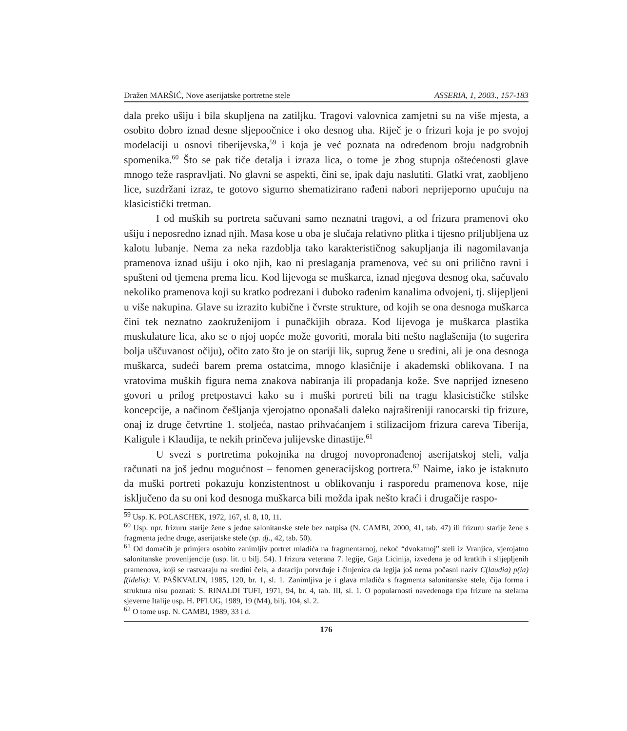Dražen MARŠIĆ, Nove aserijatske portretne stele ASSERIA, 1, 2003., 157-183
dala preko ušiju i bila skupljena na zatiljku. Tragovi valovnica zamjetni su na više mjesta, a osobito dobro iznad desne sljepoočnice i oko desnog uha. Riječ je o frizuri koja je po svojoj modelaciji u osnovi tiberijevska,<sup>59</sup> i koja je već poznata na određenom broju nadgrobnih spomenika.<sup>60</sup> Što se pak tiče detalja i izraza lica, o tome je zbog stupnja oštećenosti glave mnogo teže raspravljati. No glavni se aspekti, čini se, ipak daju naslutiti. Glatki vrat, zaobljeno lice, suzdržani izraz, te gotovo sigurno shematizirano rađeni nabori neprijeporno upućuju na klasicistički tretman.
I od muških su portreta sačuvani samo neznatni tragovi, a od frizura pramenovi oko ušiju i neposredno iznad njih. Masa kose u oba je slučaja relativno plitka i tijesno priljubljena uz kalotu lubanje. Nema za neka razdoblja tako karakterističnog sakupljanja ili nagomilavanja pramenova iznad ušiju i oko njih, kao ni preslaganja pramenova, već su oni prilično ravni i spušteni od tjemena prema licu. Kod lijevoga se muškarca, iznad njegova desnog oka, sačuvalo nekoliko pramenova koji su kratko podrezani i duboko rađenim kanalima odvojeni, tj. slijepljeni u više nakupina. Glave su izrazito kubične i čvrste strukture, od kojih se ona desnoga muškarca čini tek neznatno zaokruženijom i punačkijih obraza. Kod lijevoga je muškarca plastika muskulature lica, ako se o njoj uopće može govoriti, morala biti nešto naglašenija (to sugerira bolja uščuvanost očiju), očito zato što je on stariji lik, suprug žene u sredini, ali je ona desnoga muškarca, sudeći barem prema ostatcima, mnogo klasičnije i akademski oblikovana. I na vratovima muških figura nema znakova nabiranja ili propadanja kože. Sve naprijed izneseno govori u prilog pretpostavci kako su i muški portreti bili na tragu klasicističke stilske koncepcije, a načinom češljanja vjerojatno oponašali daleko najrašireniji ranocarski tip frizure, onaj iz druge četvrtine 1. stoljeća, nastao prihvaćanjem i stilizacijom frizura careva Tiberija, Kaligule i Klaudija, te nekih prinčeva julijevske dinastije.<sup>61</sup>
U svezi s portretima pokojnika na drugoj novopronađenoj aserijatskoj steli, valja računati na još jednu mogućnost – fenomen generacijskog portreta.<sup>62</sup> Naime, iako je istaknuto da muški portreti pokazuju konzistentnost u oblikovanju i rasporedu pramenova kose, nije isključeno da su oni kod desnoga muškarca bili možda ipak nešto kraći i drugačije raspo-
<sup>59</sup> Usp. K. POLASCHEK, 1972, 167, sl. 8, 10, 11.
<sup>60</sup> Usp. npr. frizuru starije žene s jedne salonitanske stele bez natpisa (N. CAMBI, 2000, 41, tab. 47) ili frizuru starije žene s fragmenta jedne druge, aserijatske stele (sp. dj., 42, tab. 50).
<sup>61</sup> Od domaćih je primjera osobito zanimljiv portret mladića na fragmentarnoj, nekoć “dvokatnoj” steli iz Vranjica, vjerojatno salonitanske provenijencije (usp. lit. u bilj. 54). I frizura veterana 7. legije, Gaja Licinija, izvedena je od kratkih i slijepljenih pramenova, koji se rastvaraju na sredini čela, a dataciju potvrđuje i činjenica da legija još nema počasni naziv C(laudia) p(ia) f(idelis): V. PAŠKVALIN, 1985, 120, br. 1, sl. 1. Zanimljiva je i glava mladića s fragmenta salonitanske stele, čija forma i struktura nisu poznati: S. RINALDI TUFI, 1971, 94, br. 4, tab. III, sl. 1. O popularnosti navedenoga tipa frizure na stelama sjeverne Italije usp. H. PFLUG, 1989, 19 (M4), bilj. 104, sl. 2.
<sup>62</sup> O tome usp. N. CAMBI, 1989, 33 i d.
176